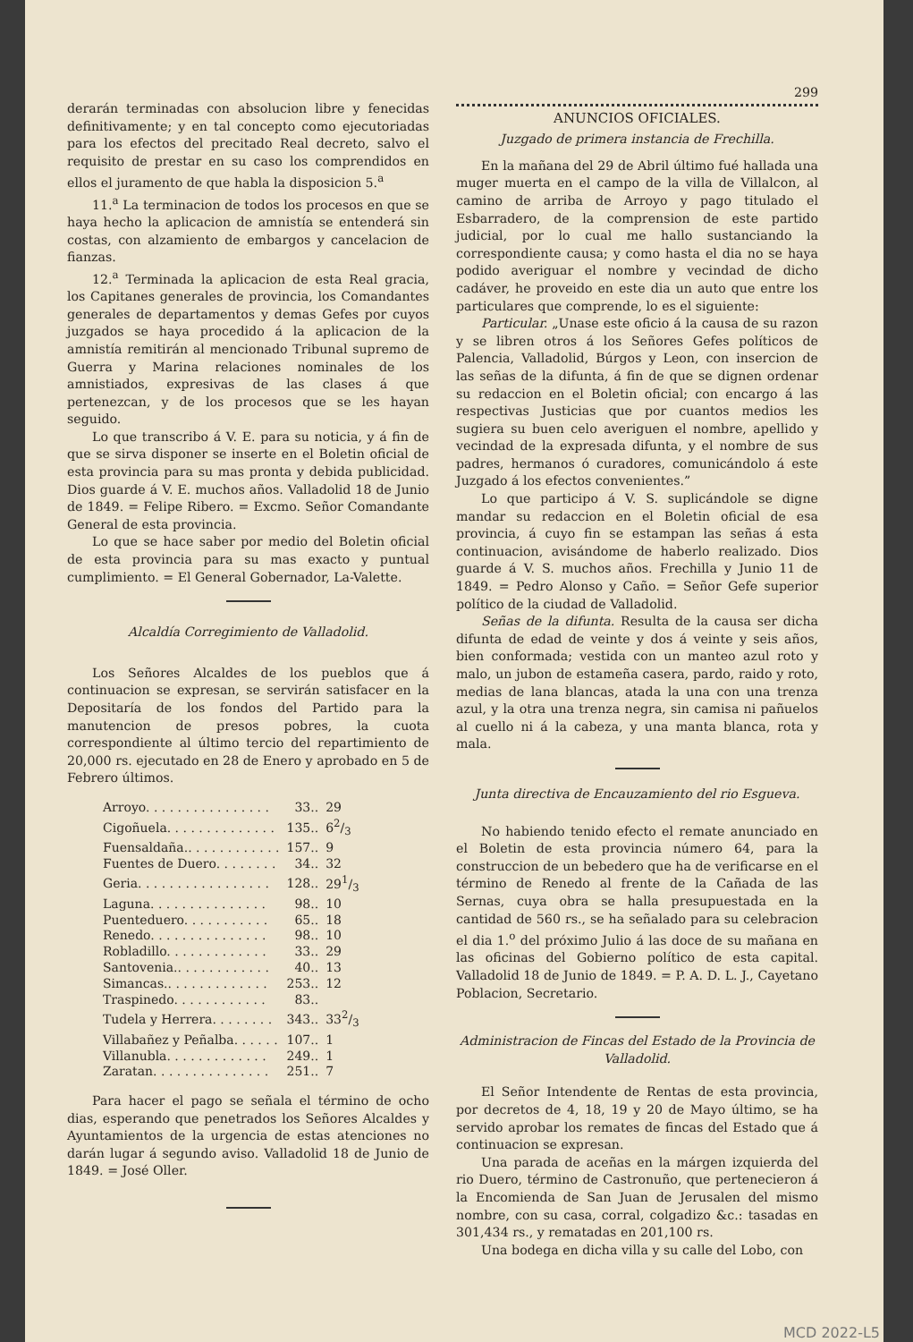derarán terminadas con absolucion libre y fenecidas definitivamente; y en tal concepto como ejecutoriadas para los efectos del precitado Real decreto, salvo el requisito de prestar en su caso los comprendidos en ellos el juramento de que habla la disposicion 5.<sup>a</sup>
11.<sup>a</sup> La terminacion de todos los procesos en que se haya hecho la aplicacion de amnistía se entenderá sin costas, con alzamiento de embargos y cancelacion de fianzas.
12.<sup>a</sup> Terminada la aplicacion de esta Real gracia, los Capitanes generales de provincia, los Comandantes generales de departamentos y demas Gefes por cuyos juzgados se haya procedido á la aplicacion de la amnistía remitirán al mencionado Tribunal supremo de Guerra y Marina relaciones nominales de los amnistiados, expresivas de las clases á que pertenezcan, y de los procesos que se les hayan seguido.
Lo que transcribo á V. E. para su noticia, y á fin de que se sirva disponer se inserte en el Boletin oficial de esta provincia para su mas pronta y debida publicidad. Dios guarde á V. E. muchos años. Valladolid 18 de Junio de 1849. = Felipe Ribero. = Excmo. Señor Comandante General de esta provincia.
Lo que se hace saber por medio del Boletin oficial de esta provincia para su mas exacto y puntual cumplimiento. = El General Gobernador, La-Valette.
Alcaldía Corregimiento de Valladolid.
Los Señores Alcaldes de los pueblos que á continuacion se expresan, se servirán satisfacer en la Depositaría de los fondos del Partido para la manutencion de presos pobres, la cuota correspondiente al último tercio del repartimiento de 20,000 rs. ejecutado en 28 de Enero y aprobado en 5 de Febrero últimos.
| Arroyo. . . . . . . . . . . . . . . . | 33.. | 29 |
| Cigoñuela. . . . . . . . . . . . . . | 135.. | 62/3 |
| Fuensaldaña.. . . . . . . . . . . . | 157.. | 9 |
| Fuentes de Duero. . . . . . . . | 34.. | 32 |
| Geria. . . . . . . . . . . . . . . . . | 128.. | 291/3 |
| Laguna. . . . . . . . . . . . . . . | 98.. | 10 |
| Puenteduero. . . . . . . . . . . | 65.. | 18 |
| Renedo. . . . . . . . . . . . . . . | 98.. | 10 |
| Robladillo. . . . . . . . . . . . . | 33.. | 29 |
| Santovenia.. . . . . . . . . . . . | 40.. | 13 |
| Simancas.. . . . . . . . . . . . . | 253.. | 12 |
| Traspinedo. . . . . . . . . . . . | 83.. | |
| Tudela y Herrera. . . . . . . . | 343.. | 332/3 |
| Villabañez y Peñalba. . . . . . | 107.. | 1 |
| Villanubla. . . . . . . . . . . . . | 249.. | 1 |
| Zaratan. . . . . . . . . . . . . . . | 251.. | 7 |
Para hacer el pago se señala el término de ocho dias, esperando que penetrados los Señores Alcaldes y Ayuntamientos de la urgencia de estas atenciones no darán lugar á segundo aviso. Valladolid 18 de Junio de 1849. = José Oller.
299
ANUNCIOS OFICIALES.
Juzgado de primera instancia de Frechilla.
En la mañana del 29 de Abril último fué hallada una muger muerta en el campo de la villa de Villalcon, al camino de arriba de Arroyo y pago titulado el Esbarradero, de la comprension de este partido judicial, por lo cual me hallo sustanciando la correspondiente causa; y como hasta el dia no se haya podido averiguar el nombre y vecindad de dicho cadáver, he proveido en este dia un auto que entre los particulares que comprende, lo es el siguiente:
Particular. „Unase este oficio á la causa de su razon y se libren otros á los Señores Gefes políticos de Palencia, Valladolid, Búrgos y Leon, con insercion de las señas de la difunta, á fin de que se dignen ordenar su redaccion en el Boletin oficial; con encargo á las respectivas Justicias que por cuantos medios les sugiera su buen celo averiguen el nombre, apellido y vecindad de la expresada difunta, y el nombre de sus padres, hermanos ó curadores, comunicándolo á este Juzgado á los efectos convenientes.”
Lo que participo á V. S. suplicándole se digne mandar su redaccion en el Boletin oficial de esa provincia, á cuyo fin se estampan las señas á esta continuacion, avisándome de haberlo realizado. Dios guarde á V. S. muchos años. Frechilla y Junio 11 de 1849. = Pedro Alonso y Caño. = Señor Gefe superior político de la ciudad de Valladolid.
Señas de la difunta. Resulta de la causa ser dicha difunta de edad de veinte y dos á veinte y seis años, bien conformada; vestida con un manteo azul roto y malo, un jubon de estameña casera, pardo, raido y roto, medias de lana blancas, atada la una con una trenza azul, y la otra una trenza negra, sin camisa ni pañuelos al cuello ni á la cabeza, y una manta blanca, rota y mala.
Junta directiva de Encauzamiento del rio Esgueva.
No habiendo tenido efecto el remate anunciado en el Boletin de esta provincia número 64, para la construccion de un bebedero que ha de verificarse en el término de Renedo al frente de la Cañada de las Sernas, cuya obra se halla presupuestada en la cantidad de 560 rs., se ha señalado para su celebracion el dia 1.<sup>o</sup> del próximo Julio á las doce de su mañana en las oficinas del Gobierno político de esta capital. Valladolid 18 de Junio de 1849. = P. A. D. L. J., Cayetano Poblacion, Secretario.
Administracion de Fincas del Estado de la Provincia de Valladolid.
El Señor Intendente de Rentas de esta provincia, por decretos de 4, 18, 19 y 20 de Mayo último, se ha servido aprobar los remates de fincas del Estado que á continuacion se expresan.
Una parada de aceñas en la márgen izquierda del rio Duero, término de Castronuño, que pertenecieron á la Encomienda de San Juan de Jerusalen del mismo nombre, con su casa, corral, colgadizo &c.: tasadas en 301,434 rs., y rematadas en 201,100 rs.
Una bodega en dicha villa y su calle del Lobo, con
MCD 2022-L5